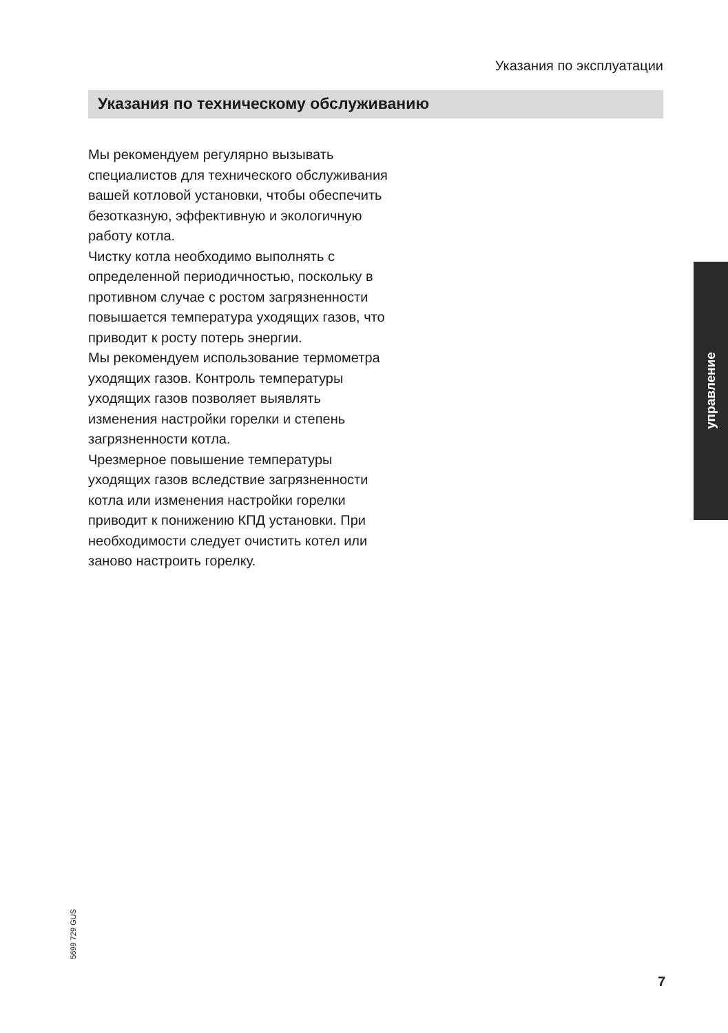Указания по эксплуатации
Указания по техническому обслуживанию
Мы рекомендуем регулярно вызывать специалистов для технического обслуживания вашей котловой установки, чтобы обеспечить безотказную, эффективную и экологичную работу котла.
Чистку котла необходимо выполнять с определенной периодичностью, поскольку в противном случае с ростом загрязненности повышается температура уходящих газов, что приводит к росту потерь энергии.
Мы рекомендуем использование термометра уходящих газов. Контроль температуры уходящих газов позволяет выявлять изменения настройки горелки и степень загрязненности котла.
Чрезмерное повышение температуры уходящих газов вследствие загрязненности котла или изменения настройки горелки приводит к понижению КПД установки. При необходимости следует очистить котел или заново настроить горелку.
управление
5699 729 GUS
7